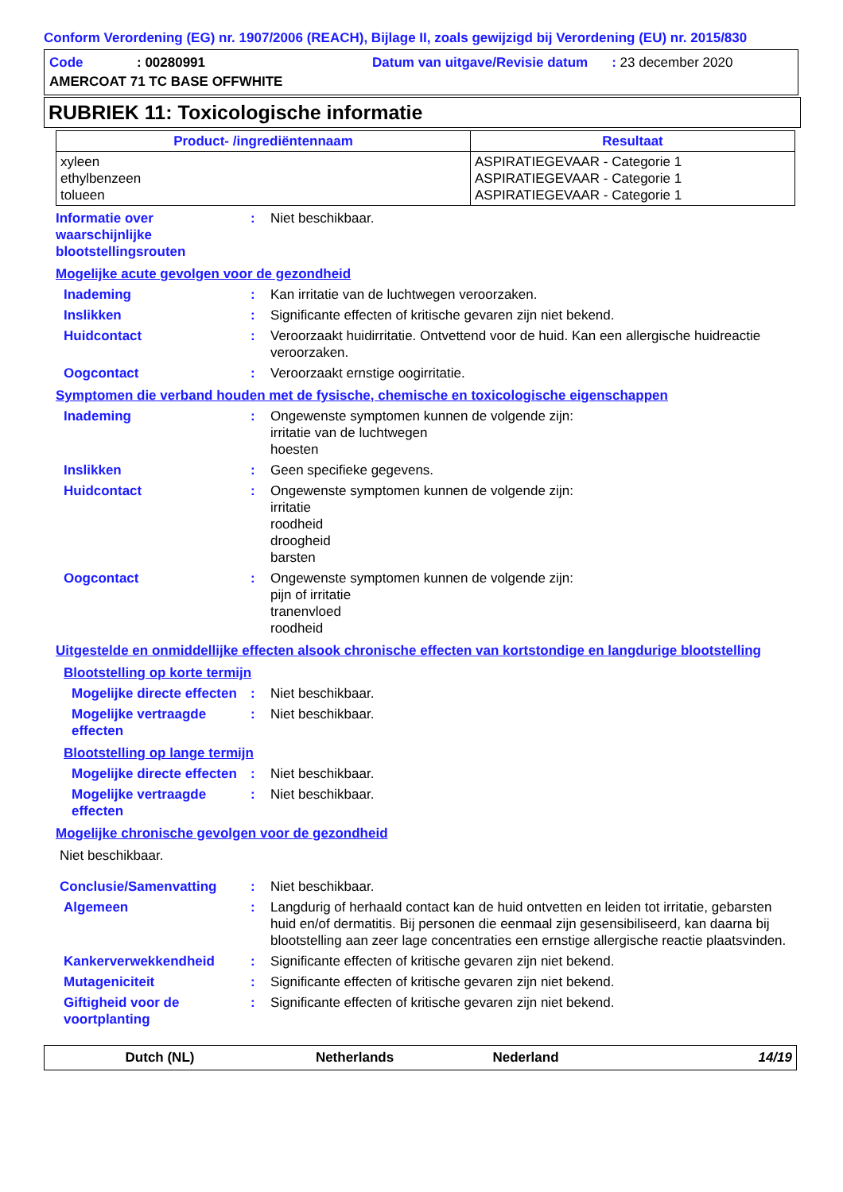Conform Verordening (EG) nr. 1907/2006 (REACH), Bijlage II, zoals gewijzigd bij Verordening (EU) nr. 2015/830
Code: 00280991 Datum van uitgave/Revisie datum: 23 december 2020
AMERCOAT 71 TC BASE OFFWHITE
RUBRIEK 11: Toxicologische informatie
| Product- /ingrediëntennaam | Resultaat |
| --- | --- |
| xyleen ethylbenzeen tolueen | ASPIRATIEGEVAAR - Categorie 1 ASPIRATIEGEVAAR - Categorie 1 ASPIRATIEGEVAAR - Categorie 1 |
Informatie over waarschijnlijke blootstellingsrouten
: Niet beschikbaar.
Mogelijke acute gevolgen voor de gezondheid
Inademing : Kan irritatie van de luchtwegen veroorzaken.
Inslikken : Significante effecten of kritische gevaren zijn niet bekend.
Huidcontact : Veroorzaakt huidirritatie. Ontvettend voor de huid. Kan een allergische huidreactie veroorzaken.
Oogcontact : Veroorzaakt ernstige oogirritatie.
Symptomen die verband houden met de fysische, chemische en toxicologische eigenschappen
Inademing : Ongewenste symptomen kunnen de volgende zijn:
irritatie van de luchtwegen
hoesten
Inslikken : Geen specifieke gegevens.
Huidcontact : Ongewenste symptomen kunnen de volgende zijn:
irritatie
roodheid
droogheid
barsten
Oogcontact : Ongewenste symptomen kunnen de volgende zijn:
pijn of irritatie
tranenvloed
roodheid
Uitgestelde en onmiddellijke effecten alsook chronische effecten van kortstondige en langdurige blootstelling
Blootstelling op korte termijn
Mogelijke directe effecten
: Niet beschikbaar.
Mogelijke vertraagde effecten
: Niet beschikbaar.
Blootstelling op lange termijn
Mogelijke directe effecten
: Niet beschikbaar.
Mogelijke vertraagde effecten
: Niet beschikbaar.
Mogelijke chronische gevolgen voor de gezondheid
Niet beschikbaar.
Conclusie/Samenvatting : Niet beschikbaar.
Algemeen : Langdurig of herhaald contact kan de huid ontvetten en leiden tot irritatie, gebarsten huid en/of dermatitis. Bij personen die eenmaal zijn gesensibiliseerd, kan daarna bij blootstelling aan zeer lage concentraties een ernstige allergische reactie plaatsvinden.
Kankerverwekkendheid : Significante effecten of kritische gevaren zijn niet bekend.
Mutageniciteit : Significante effecten of kritische gevaren zijn niet bekend.
Giftigheid voor de voortplanting
: Significante effecten of kritische gevaren zijn niet bekend.
Dutch (NL) Netherlands Nederland 14/19